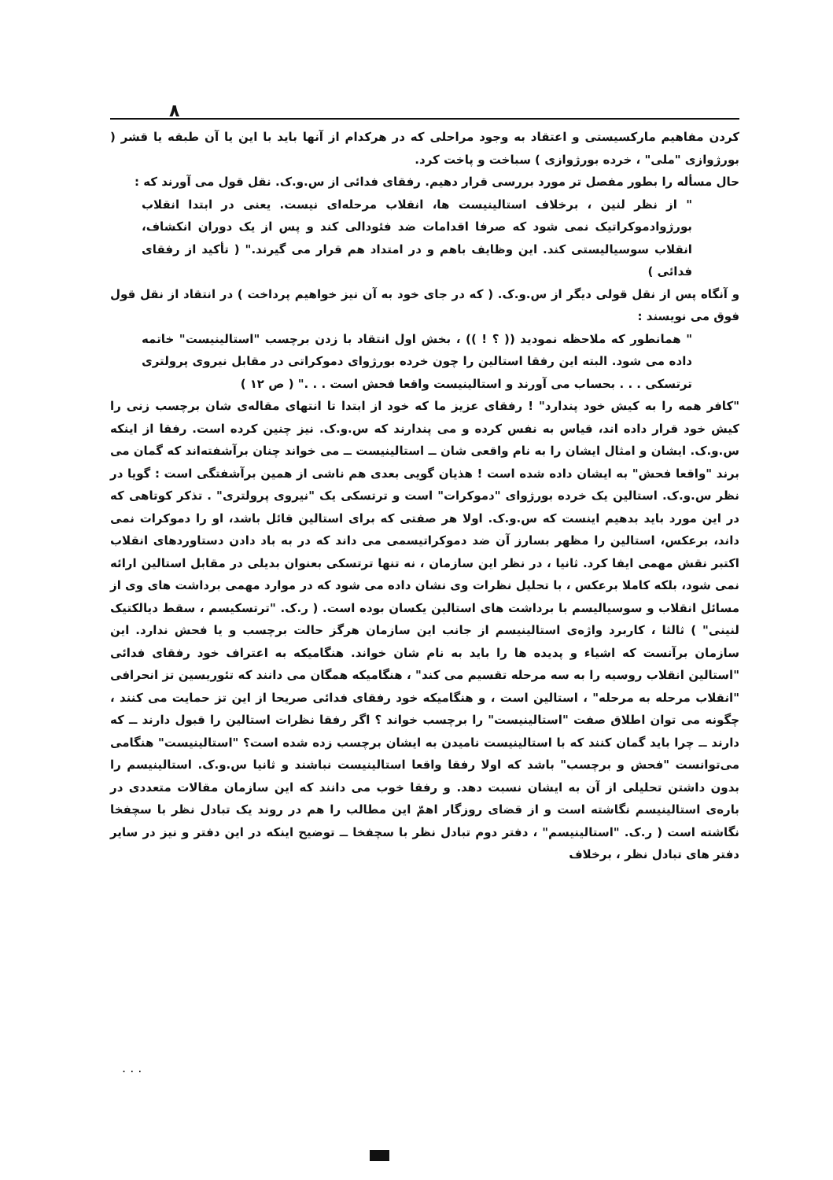۸
کردن مفاهیم مارکسیستی و اعتقاد به وجود مراحلی که در هرکدام از آنها باید با این یا آن طبقه یا قشر ( بورژوازی "ملی" ، خرده بورژوازی ) سباخت و پاخت کرد.
حال مسأله را بطور مفصل تر مورد بررسی قرار دهیم. رفقای فدائی از س.و.ک. نقل قول می آورند که :
" از نظر لنین ، برخلاف استالینیست ها، انقلاب مرحله‌ای نیست. یعنی در ابتدا انقلاب بورژوادموکراتیک نمی شود که صرفا اقدامات ضد فئودالی کند و پس از یک دوران انکشاف، انقلاب سوسیالیستی کند. این وظایف باهم و در امتداد هم قرار می گیرند." ( تأکید از رفقای فدائی )
و آنگاه پس از نقل قولی دیگر از س.و.ک. ( که در جای خود به آن نیز خواهیم پرداخت ) در انتقاد از نقل قول فوق می نویسند :
" همانطور که ملاحظه نمودید (( ؟ ! )) ، بخش اول انتقاد با زدن برچسب "استالینیست" خاتمه داده می شود. البته این رفقا استالین را چون خرده بورژوای دموکراتی در مقابل نیروی پرولتری ترتسکی . . . بحساب می آورند و استالینیست واقعا فحش است . . ." ( ص ۱۲ )
"کافر همه را به کیش خود پندارد" ! رفقای عزیز ما که خود از ابتدا تا انتهای مقاله‌ی شان برچسب زنی را کیش خود قرار داده اند، قیاس به نفس کرده و می پندارند که س.و.ک. نیز چنین کرده است. رفقا از اینکه س.و.ک. ایشان و امثال ایشان را به نام واقعی شان ــ استالینیست ــ می خواند چنان برآشفته‌اند که گمان می برند "واقعا فحش" به ایشان داده شده است ! هذیان گویی بعدی هم ناشی از همین برآشفتگی است : گویا در نظر س.و.ک. استالین یک خرده بورژوای "دموکرات" است و ترتسکی یک "نیروی پرولتری" . تذکر کوتاهی که در این مورد باید بدهیم اینست که س.و.ک. اولا هر صفتی که برای استالین قائل باشد، او را دموکرات نمی داند، برعکس، استالین را مظهر بسارز آن ضد دموکراتیسمی می داند که در به باد دادن دستاوردهای انقلاب اکتبر نقش مهمی ایفا کرد. ثانیا ، در نظر این سازمان ، نه تنها ترتسکی بعنوان بدیلی در مقابل استالین ارائه نمی شود، بلکه کاملا برعکس ، با تحلیل نظرات وی نشان داده می شود که در موارد مهمی برداشت های وی از مسائل انقلاب و سوسیالیسم با برداشت های استالین یکسان بوده است. ( ر.ک. "ترتسکیسم ، سقط دیالکتیک لنینی" ) ثالثا ، کاربرد واژه‌ی استالینیسم از جانب این سازمان هرگز حالت برچسب و یا فحش ندارد. این سازمان برآنست که اشیاء و پدیده ها را باید به نام شان خواند. هنگامیکه به اعتراف خود رفقای فدائی "استالین انقلاب روسیه را به سه مرحله تقسیم می کند" ، هنگامیکه همگان می دانند که تئوریسین تز انحرافی "انقلاب مرحله به مرحله" ، استالین است ، و هنگامیکه خود رفقای فدائی صریحا از این تز حمایت می کنند ، چگونه می توان اطلاق صفت "استالینیست" را برچسب خواند ؟ اگر رفقا نظرات استالین را قبول دارند ــ که دارند ــ چرا باید گمان کنند که با استالینیست نامیدن به ایشان برچسب زده شده است؟ "استالینیست" هنگامی می‌توانست "فحش و برچسب" باشد که اولا رفقا واقعا استالینیست نباشند و ثانیا س.و.ک. استالینیسم را بدون داشتن تحلیلی از آن به ایشان نسبت دهد. و رفقا خوب می دانند که این سازمان مقالات متعددی در باره‌ی استالینیسم نگاشته است و از قضای روزگار اهمّ این مطالب را هم در روند یک تبادل نظر با سچفخا نگاشته است ( ر.ک. "استالینیسم" ، دفتر دوم تبادل نظر با سچفخا ــ توضیح اینکه در این دفتر و نیز در سایر دفتر های تبادل نظر ، برخلاف
. . .